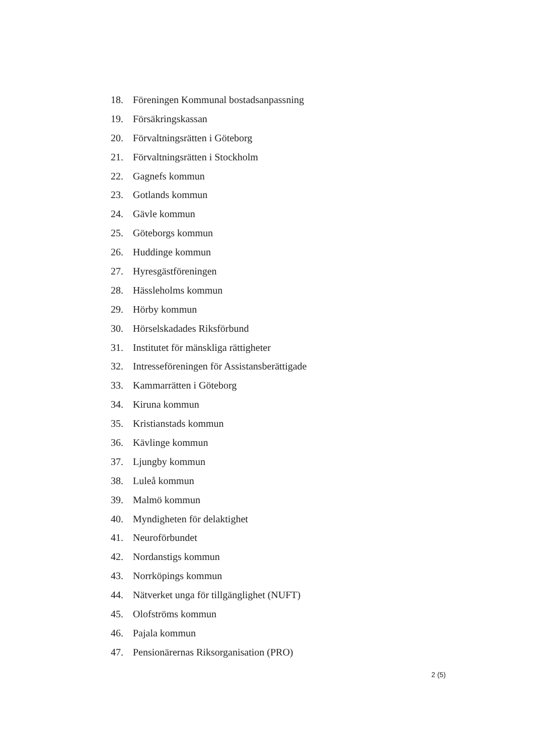18. Föreningen Kommunal bostadsanpassning
19. Försäkringskassan
20. Förvaltningsrätten i Göteborg
21. Förvaltningsrätten i Stockholm
22. Gagnefs kommun
23. Gotlands kommun
24. Gävle kommun
25. Göteborgs kommun
26. Huddinge kommun
27. Hyresgästföreningen
28. Hässleholms kommun
29. Hörby kommun
30. Hörselskadades Riksförbund
31. Institutet för mänskliga rättigheter
32. Intresseföreningen för Assistansberättigade
33. Kammarrätten i Göteborg
34. Kiruna kommun
35. Kristianstads kommun
36. Kävlinge kommun
37. Ljungby kommun
38. Luleå kommun
39. Malmö kommun
40. Myndigheten för delaktighet
41. Neuroförbundet
42. Nordanstigs kommun
43. Norrköpings kommun
44. Nätverket unga för tillgänglighet (NUFT)
45. Olofströms kommun
46. Pajala kommun
47. Pensionärernas Riksorganisation (PRO)
2 (5)